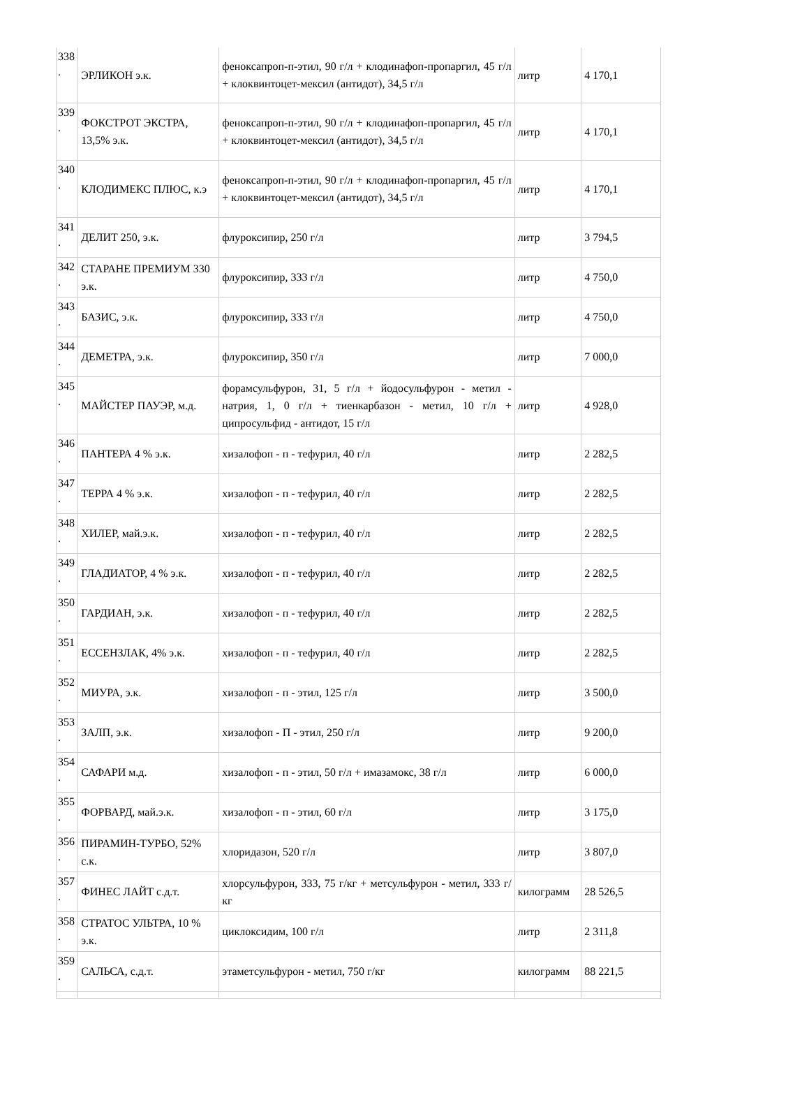| 338 . | ЭРЛИКОН э.к. | феноксапроп-п-этил, 90 г/л + клодинафоп-пропаргил, 45 г/л + клоквинтоцет-мексил (антидот), 34,5 г/л | литр | 4 170,1 |
| 339 . | ФОКСТРОТ ЭКСТРА, 13,5% э.к. | феноксапроп-п-этил, 90 г/л + клодинафоп-пропаргил, 45 г/л + клоквинтоцет-мексил (антидот), 34,5 г/л | литр | 4 170,1 |
| 340 . | КЛОДИМЕКС ПЛЮС, к.э | феноксапроп-п-этил, 90 г/л + клодинафоп-пропаргил, 45 г/л + клоквинтоцет-мексил (антидот), 34,5 г/л | литр | 4 170,1 |
| 341 . | ДЕЛИТ 250, э.к. | флуроксипир, 250 г/л | литр | 3 794,5 |
| 342 . | СТАРАНЕ ПРЕМИУМ 330 э.к. | флуроксипир, 333 г/л | литр | 4 750,0 |
| 343 . | БАЗИС, э.к. | флуроксипир, 333 г/л | литр | 4 750,0 |
| 344 . | ДЕМЕТРА, э.к. | флуроксипир, 350 г/л | литр | 7 000,0 |
| 345 . | МАЙСТЕР ПАУЭР, м.д. | форамсульфурон, 31, 5 г/л + йодосульфурон - метил - натрия, 1, 0 г/л + тиенкарбазон - метил, 10 г/л + ципросульфид - антидот, 15 г/л | литр | 4 928,0 |
| 346 . | ПАНТЕРА 4 % э.к. | хизалофоп - п - тефурил, 40 г/л | литр | 2 282,5 |
| 347 . | ТЕРРА 4 % э.к. | хизалофоп - п - тефурил, 40 г/л | литр | 2 282,5 |
| 348 . | ХИЛЕР, май.э.к. | хизалофоп - п - тефурил, 40 г/л | литр | 2 282,5 |
| 349 . | ГЛАДИАТОР, 4 % э.к. | хизалофоп - п - тефурил, 40 г/л | литр | 2 282,5 |
| 350 . | ГАРДИАН, э.к. | хизалофоп - п - тефурил, 40 г/л | литр | 2 282,5 |
| 351 . | ЕССЕНЗЛАК, 4% э.к. | хизалофоп - п - тефурил, 40 г/л | литр | 2 282,5 |
| 352 . | МИУРА, э.к. | хизалофоп - п - этил, 125 г/л | литр | 3 500,0 |
| 353 . | ЗАЛП, э.к. | хизалофоп - П - этил, 250 г/л | литр | 9 200,0 |
| 354 . | САФАРИ м.д. | хизалофоп - п - этил, 50 г/л + имазамокс, 38 г/л | литр | 6 000,0 |
| 355 . | ФОРВАРД, май.э.к. | хизалофоп - п - этил, 60 г/л | литр | 3 175,0 |
| 356 . | ПИРАМИН-ТУРБО, 52% с.к. | хлоридазон, 520 г/л | литр | 3 807,0 |
| 357 . | ФИНЕС ЛАЙТ с.д.т. | хлорсульфурон, 333, 75 г/кг + метсульфурон - метил, 333 г/кг | килограмм | 28 526,5 |
| 358 . | СТРАТОС УЛЬТРА, 10 % э.к. | циклоксидим, 100 г/л | литр | 2 311,8 |
| 359 . | САЛЬСА, с.д.т. | этаметсульфурон - метил, 750 г/кг | килограмм | 88 221,5 |